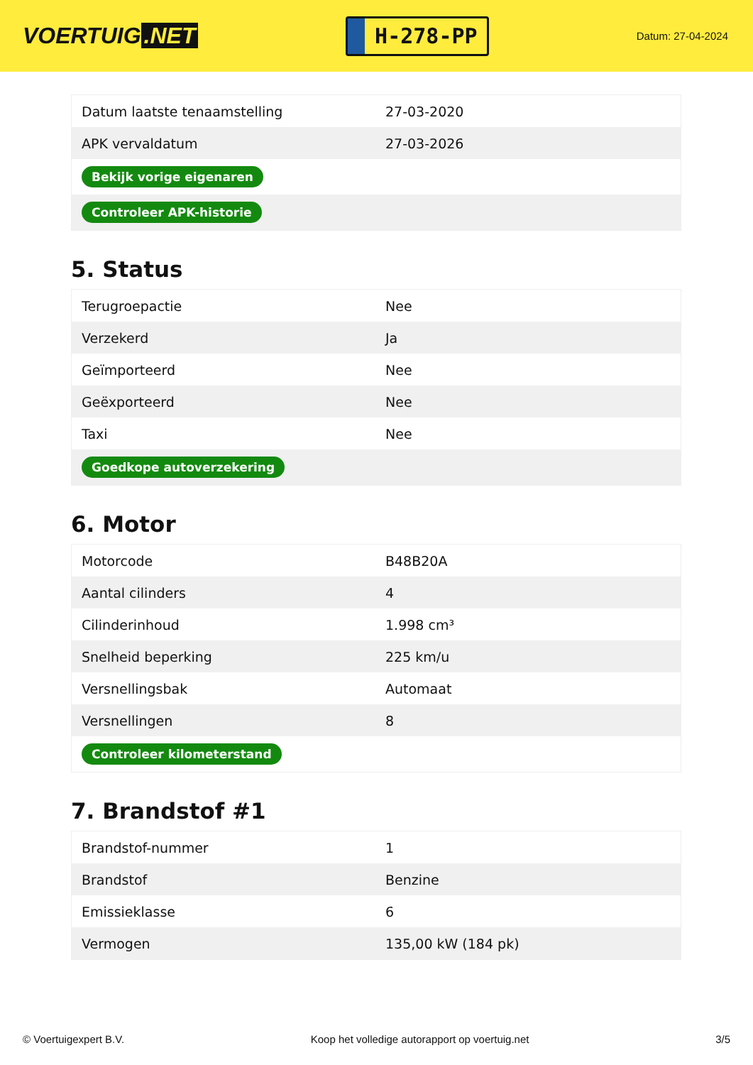VOERTUIG.NET
H-278-PP
Datum: 27-04-2024
| Datum laatste tenaamstelling | 27-03-2020 |
| APK vervaldatum | 27-03-2026 |
| Bekijk vorige eigenaren | |
| Controleer APK-historie | |
5. Status
| Terugroepactie | Nee |
| Verzekerd | Ja |
| Geïmporteerd | Nee |
| Geëxporteerd | Nee |
| Taxi | Nee |
| Goedkope autoverzekering | |
6. Motor
| Motorcode | B48B20A |
| Aantal cilinders | 4 |
| Cilinderinhoud | 1.998 cm³ |
| Snelheid beperking | 225 km/u |
| Versnellingsbak | Automaat |
| Versnellingen | 8 |
| Controleer kilometerstand | |
7. Brandstof #1
| Brandstof-nummer | 1 |
| Brandstof | Benzine |
| Emissieklasse | 6 |
| Vermogen | 135,00 kW (184 pk) |
© Voertuigexpert B.V. Koop het volledige autorapport op voertuig.net 3/5